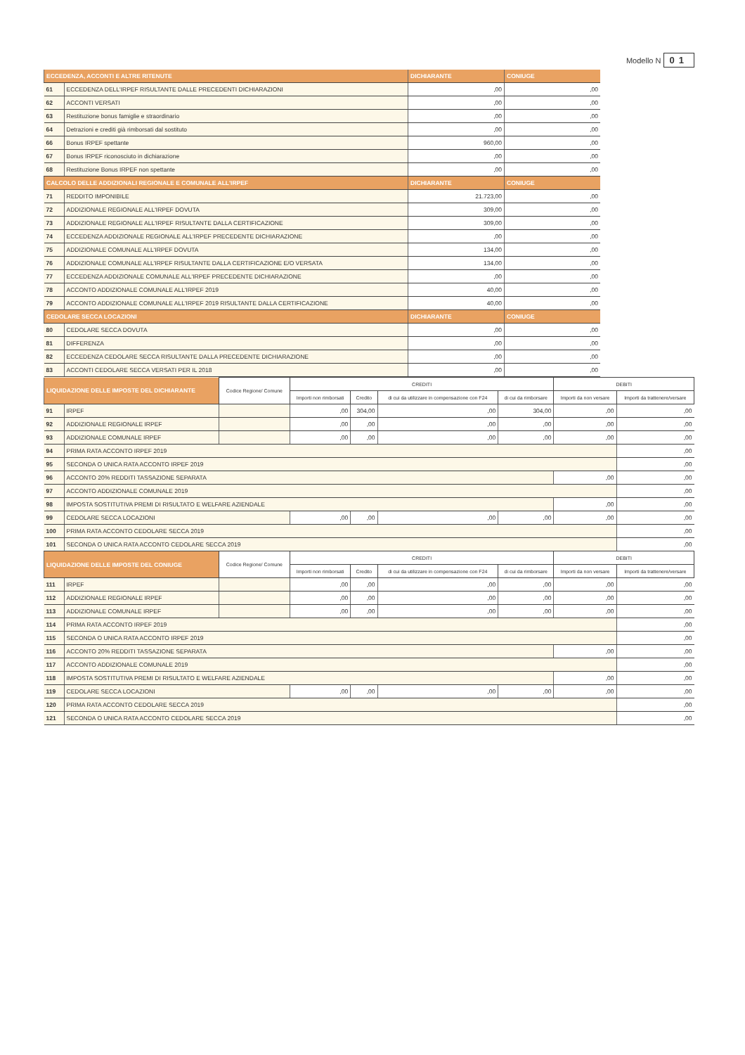Modello N 01
| ECCEDENZA, ACCONTI E ALTRE RITENUTE | | DICHIARANTE | CONIUGE |
| --- | --- | --- | --- |
| 61 | ECCEDENZA DELL'IRPEF RISULTANTE DALLE PRECEDENTI DICHIARAZIONI | ,00 | ,00 |
| 62 | ACCONTI VERSATI | ,00 | ,00 |
| 63 | Restituzione bonus famiglie e straordinario | ,00 | ,00 |
| 64 | Detrazioni e crediti già rimborsati dal sostituto | ,00 | ,00 |
| 66 | Bonus IRPEF spettante | 960,00 | ,00 |
| 67 | Bonus IRPEF riconosciuto in dichiarazione | ,00 | ,00 |
| 68 | Restituzione Bonus IRPEF non spettante | ,00 | ,00 |
| CALCOLO DELLE ADDIZIONALI REGIONALE E COMUNALE ALL'IRPEF | | DICHIARANTE | CONIUGE |
| 71 | REDDITO IMPONIBILE | 21.723,00 | ,00 |
| 72 | ADDIZIONALE REGIONALE ALL'IRPEF DOVUTA | 309,00 | ,00 |
| 73 | ADDIZIONALE REGIONALE ALL'IRPEF RISULTANTE DALLA CERTIFICAZIONE | 309,00 | ,00 |
| 74 | ECCEDENZA ADDIZIONALE REGIONALE ALL'IRPEF PRECEDENTE DICHIARAZIONE | ,00 | ,00 |
| 75 | ADDIZIONALE COMUNALE ALL'IRPEF DOVUTA | 134,00 | ,00 |
| 76 | ADDIZIONALE COMUNALE ALL'IRPEF RISULTANTE DALLA CERTIFICAZIONE E/O VERSATA | 134,00 | ,00 |
| 77 | ECCEDENZA ADDIZIONALE COMUNALE ALL'IRPEF PRECEDENTE DICHIARAZIONE | ,00 | ,00 |
| 78 | ACCONTO ADDIZIONALE COMUNALE ALL'IRPEF 2019 | 40,00 | ,00 |
| 79 | ACCONTO ADDIZIONALE COMUNALE ALL'IRPEF 2019 RISULTANTE DALLA CERTIFICAZIONE | 40,00 | ,00 |
| CEDOLARE SECCA LOCAZIONI | | DICHIARANTE | CONIUGE |
| 80 | CEDOLARE SECCA DOVUTA | ,00 | ,00 |
| 81 | DIFFERENZA | ,00 | ,00 |
| 82 | ECCEDENZA CEDOLARE SECCA RISULTANTE DALLA PRECEDENTE DICHIARAZIONE | ,00 | ,00 |
| 83 | ACCONTI CEDOLARE SECCA VERSATI PER IL 2018 | ,00 | ,00 |
| LIQUIDAZIONE DELLE IMPOSTE DEL DICHIARANTE | | Codice Regione/ Comune | CREDITI | | | | DEBITI | |
| --- | --- | --- | --- | --- | --- | --- | --- | --- |
| | | | Importi non rimborsati | Credito | di cui da utilizzare in compensazione con F24 | di cui da rimborsare | Importi da non versare | Importi da trattenere/versare |
| 91 | IRPEF | | ,00 | 304,00 | ,00 | 304,00 | ,00 | ,00 |
| 92 | ADDIZIONALE REGIONALE IRPEF | | ,00 | ,00 | ,00 | ,00 | ,00 | ,00 |
| 93 | ADDIZIONALE COMUNALE IRPEF | | ,00 | ,00 | ,00 | ,00 | ,00 | ,00 |
| 94 | PRIMA RATA ACCONTO IRPEF 2019 | | | | | | | ,00 |
| 95 | SECONDA O UNICA RATA ACCONTO IRPEF 2019 | | | | | | | ,00 |
| 96 | ACCONTO 20% REDDITI TASSAZIONE SEPARATA | | | | | | ,00 | ,00 |
| 97 | ACCONTO ADDIZIONALE COMUNALE 2019 | | | | | | | ,00 |
| 98 | IMPOSTA SOSTITUTIVA PREMI DI RISULTATO E WELFARE AZIENDALE | | | | | | ,00 | ,00 |
| 99 | CEDOLARE SECCA LOCAZIONI | | ,00 | ,00 | ,00 | ,00 | ,00 | ,00 |
| 100 | PRIMA RATA ACCONTO CEDOLARE SECCA 2019 | | | | | | | ,00 |
| 101 | SECONDA O UNICA RATA ACCONTO CEDOLARE SECCA 2019 | | | | | | | ,00 |
| LIQUIDAZIONE DELLE IMPOSTE DEL CONIUGE | | Codice Regione/ Comune | CREDITI | | | | DEBITI | |
| | | | Importi non rimborsati | Credito | di cui da utilizzare in compensazione con F24 | di cui da rimborsare | Importi da non versare | Importi da trattenere/versare |
| 111 | IRPEF | | ,00 | ,00 | ,00 | ,00 | ,00 | ,00 |
| 112 | ADDIZIONALE REGIONALE IRPEF | | ,00 | ,00 | ,00 | ,00 | ,00 | ,00 |
| 113 | ADDIZIONALE COMUNALE IRPEF | | ,00 | ,00 | ,00 | ,00 | ,00 | ,00 |
| 114 | PRIMA RATA ACCONTO IRPEF 2019 | | | | | | | ,00 |
| 115 | SECONDA O UNICA RATA ACCONTO IRPEF 2019 | | | | | | | ,00 |
| 116 | ACCONTO 20% REDDITI TASSAZIONE SEPARATA | | | | | | ,00 | ,00 |
| 117 | ACCONTO ADDIZIONALE COMUNALE 2019 | | | | | | | ,00 |
| 118 | IMPOSTA SOSTITUTIVA PREMI DI RISULTATO E WELFARE AZIENDALE | | | | | | ,00 | ,00 |
| 119 | CEDOLARE SECCA LOCAZIONI | | ,00 | ,00 | ,00 | ,00 | ,00 | ,00 |
| 120 | PRIMA RATA ACCONTO CEDOLARE SECCA 2019 | | | | | | | ,00 |
| 121 | SECONDA O UNICA RATA ACCONTO CEDOLARE SECCA 2019 | | | | | | | ,00 |